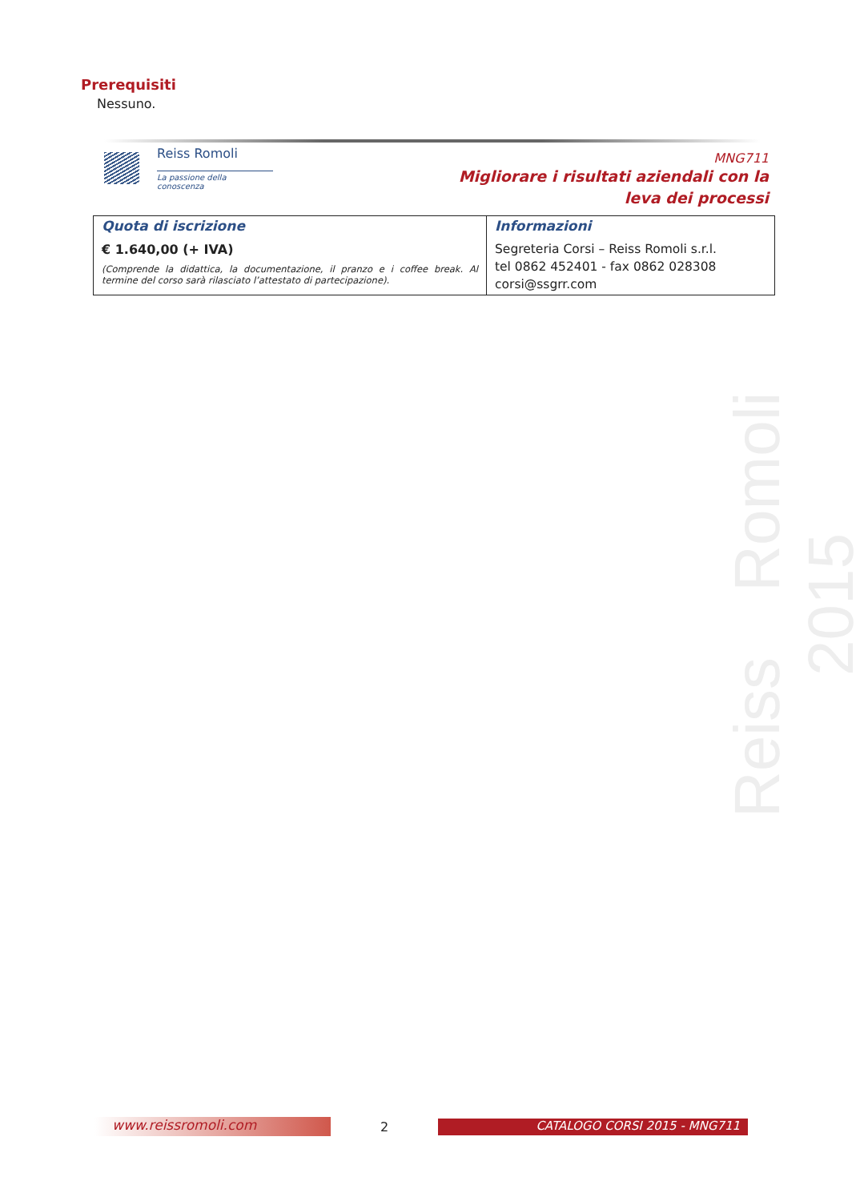Prerequisiti
Nessuno.
Reiss Romoli
La passione della conoscenza
MNG711
Migliorare i risultati aziendali con la
leva dei processi
| Quota di iscrizione € 1.640,00 (+ IVA) (Comprende la didattica, la documentazione, il pranzo e i coffee break. Al termine del corso sarà rilasciato l’attestato di partecipazione). | Informazioni Segreteria Corsi – Reiss Romoli s.r.l. tel 0862 452401 - fax 0862 028308 corsi@ssgrr.com |
Reiss Romoli 2015
www.reissromoli.com
2
CATALOGO CORSI 2015 - MNG711